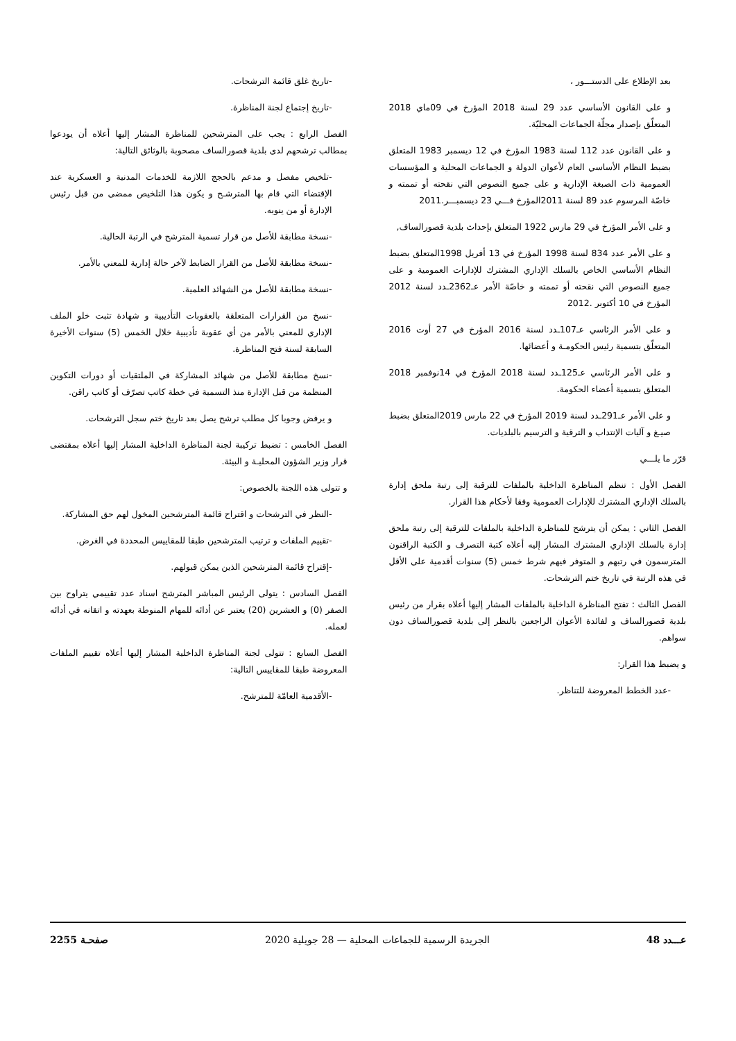بعد الإطلاع على الدستـــور ،
و على القانون الأساسي عدد 29 لسنة 2018 المؤرخ في 09ماي 2018 المتعلّق بإصدار مجلّة الجماعات المحليّة.
و على القانون عدد 112 لسنة 1983 المؤرخ في 12 ديسمبر 1983 المتعلق بضبط النظام الأساسي العام لأعوان الدولة و الجماعات المحلية و المؤسسات العمومية ذات الصبغة الإدارية و على جميع النصوص التي نقحته أو تممته و خاصّة المرسوم عدد 89 لسنة 2011المؤرخ فـــي 23 ديسمبـــر.2011
و على الأمر المؤرخ في 29 مارس 1922 المتعلق بإحداث بلدية قصورالساف,
و على الأمر عدد 834 لسنة 1998 المؤرخ في 13 أفريل 1998المتعلق بضبط النظام الأساسي الخاص بالسلك الإداري المشترك للإدارات العمومية و على جميع النصوص التي نقحته أو تممته و خاصّة الأمر عـ2362ـدد لسنة 2012 المؤرخ في 10 أكتوبر .2012
و على الأمر الرئاسي عـ107ـدد لسنة 2016 المؤرخ في 27 أوت 2016 المتعلّق بتسمية رئيس الحكومـة و أعضائها.
و على الأمر الرئاسي عـ125ـدد لسنة 2018 المؤرخ في 14نوفمبر 2018 المتعلق بتسمية أعضاء الحكومة.
و على الأمر عـ291ـدد لسنة 2019 المؤرخ في 22 مارس 2019المتعلق بضبط صيـغ و آليات الإنتداب و الترقية و الترسيم بالبلديات.
قرّر ما يلـــي
الفصل الأول : تنظم المناظرة الداخلية بالملفات للترقية إلى رتبة ملحق إدارة بالسلك الإداري المشترك للإدارات العمومية وفقا لأحكام هذا القرار.
الفصل الثاني : يمكن أن يترشح للمناظرة الداخلية بالملفات للترقية إلى رتبة ملحق إدارة بالسلك الإداري المشترك المشار إليه أعلاه كتبة التصرف و الكتبة الراقنون المترسمون في رتبهم و المتوفر فيهم شرط خمس (5) سنوات أقدمية على الأقل في هذه الرتبة في تاريخ ختم الترشحات.
الفصل الثالث : تفتح المناظرة الداخلية بالملفات المشار إليها أعلاه بقرار من رئيس بلدية قصورالساف و لفائدة الأعوان الراجعين بالنظر إلى بلدية قصورالساف دون سواهم.
و يضبط هذا القرار:
-عدد الخطط المعروضة للتناظر.
-تاريخ غلق قائمة الترشحات.
-تاريخ إجتماع لجنة المناظرة.
الفصل الرابع : يجب على المترشحين للمناظرة المشار إليها أعلاه أن يودعوا بمطالب ترشحهم لدى بلدية قصورالساف مصحوبة بالوثائق التالية:
-تلخيص مفصل و مدعم بالحجج اللازمة للخدمات المدنية و العسكرية عند الإقتضاء التي قام بها المترشـح و يكون هذا التلخيص ممضى من قبل رئيس الإدارة أو من ينوبه.
-نسخة مطابقة للأصل من قرار تسمية المترشح في الرتبة الحالية.
-نسخة مطابقة للأصل من القرار الضابط لآخر حالة إدارية للمعني بالأمر.
-نسخة مطابقة للأصل من الشهائد العلمية.
-نسخ من القرارات المتعلقة بالعقوبات التأديبية و شهادة تثبت خلو الملف الإداري للمعني بالأمر من أي عقوبة تأديبية خلال الخمس (5) سنوات الأخيرة السابقة لسنة فتح المناظرة.
-نسخ مطابقة للأصل من شهائد المشاركة في الملتقيات أو دورات التكوين المنظمة من قبل الإدارة منذ التسمية في خطة كاتب تصرّف أو كاتب راقن.
و يرفض وجوبا كل مطلب ترشح يصل بعد تاريخ ختم سجل الترشحات.
الفصل الخامس : تضبط تركيبة لجنة المناظرة الداخلية المشار إليها أعلاه بمقتضى قرار وزير الشؤون المحليـة و البيئة.
و تتولى هذه اللجنة بالخصوص:
-النظر في الترشحات و اقتراح قائمة المترشحين المخول لهم حق المشاركة.
-تقييم الملفات و ترتيب المترشحين طبقا للمقاييس المحددة في الغرض.
-إقتراح قائمة المترشحين الذين يمكن قبولهم.
الفصل السادس : يتولى الرئيس المباشر المترشح اسناد عدد تقييمي يتراوح بين الصفر (0) و العشرين (20) يعتبر عن أدائه للمهام المنوطة بعهدته و اتقانه في أدائه لعمله.
الفصل السابع : تتولى لجنة المناظرة الداخلية المشار إليها أعلاه تقييم الملفات المعروضة طبقا للمقاييس التالية:
-الأقدمية العامّة للمترشح.
عـــدد 48 الجريدة الرسمية للجماعات المحلية — 28 جويلية 2020 صفحـة 2255